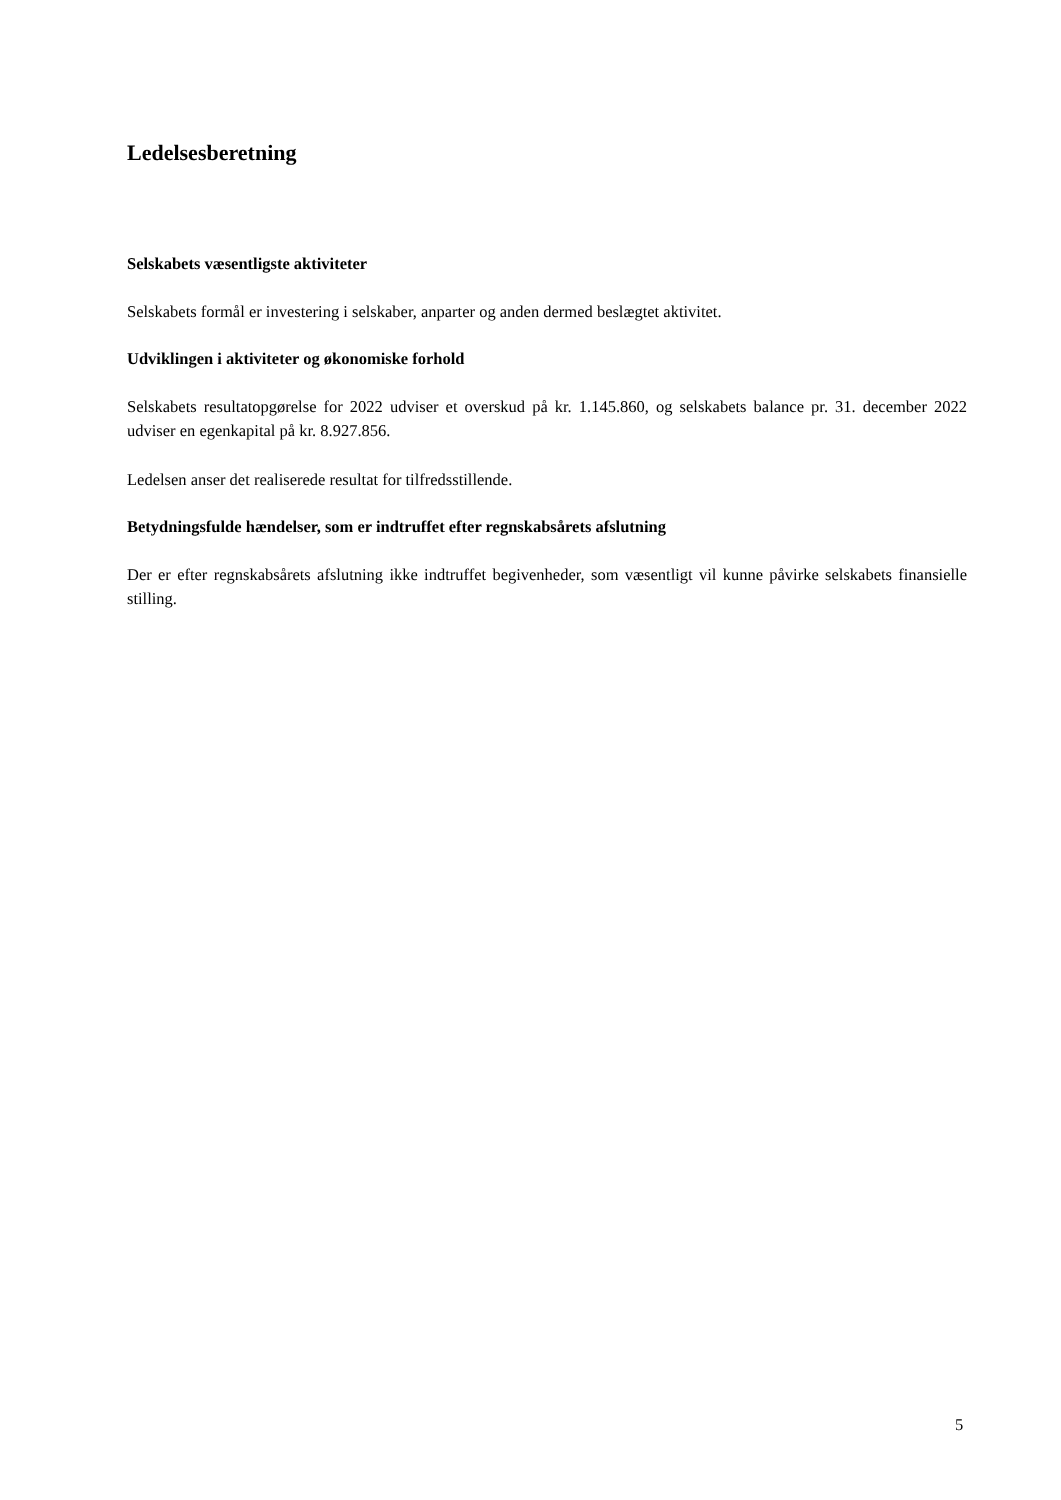Ledelsesberetning
Selskabets væsentligste aktiviteter
Selskabets formål er investering i selskaber, anparter og anden dermed beslægtet aktivitet.
Udviklingen i aktiviteter og økonomiske forhold
Selskabets resultatopgørelse for 2022 udviser et overskud på kr. 1.145.860, og selskabets balance pr. 31. december 2022 udviser en egenkapital på kr. 8.927.856.
Ledelsen anser det realiserede resultat for tilfredsstillende.
Betydningsfulde hændelser, som er indtruffet efter regnskabsårets afslutning
Der er efter regnskabsårets afslutning ikke indtruffet begivenheder, som væsentligt vil kunne påvirke selskabets finansielle stilling.
5